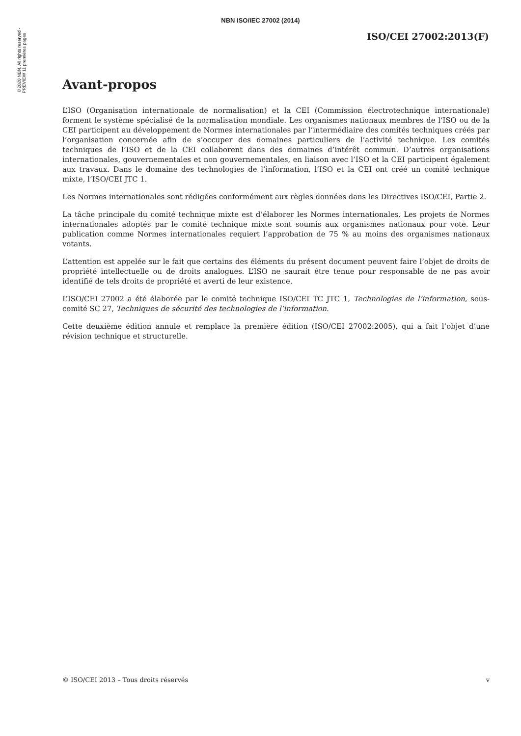©2020 NBN. All rights reserved - PREVIEW 11 premières pages
NBN ISO/IEC 27002 (2014)
ISO/CEI 27002:2013(F)
Avant-propos
L’ISO (Organisation internationale de normalisation) et la CEI (Commission électrotechnique internationale) forment le système spécialisé de la normalisation mondiale. Les organismes nationaux membres de l’ISO ou de la CEI participent au développement de Normes internationales par l’intermédiaire des comités techniques créés par l’organisation concernée afin de s’occuper des domaines particuliers de l’activité technique. Les comités techniques de l’ISO et de la CEI collaborent dans des domaines d’intérêt commun. D’autres organisations internationales, gouvernementales et non gouvernementales, en liaison avec l’ISO et la CEI participent également aux travaux. Dans le domaine des technologies de l’information, l’ISO et la CEI ont créé un comité technique mixte, l’ISO/CEI JTC 1.
Les Normes internationales sont rédigées conformément aux règles données dans les Directives ISO/CEI, Partie 2.
La tâche principale du comité technique mixte est d’élaborer les Normes internationales. Les projets de Normes internationales adoptés par le comité technique mixte sont soumis aux organismes nationaux pour vote. Leur publication comme Normes internationales requiert l’approbation de 75 % au moins des organismes nationaux votants.
L’attention est appelée sur le fait que certains des éléments du présent document peuvent faire l’objet de droits de propriété intellectuelle ou de droits analogues. L’ISO ne saurait être tenue pour responsable de ne pas avoir identifié de tels droits de propriété et averti de leur existence.
L’ISO/CEI 27002 a été élaborée par le comité technique ISO/CEI TC JTC 1, Technologies de l’information, sous-comité SC 27, Techniques de sécurité des technologies de l’information.
Cette deuxième édition annule et remplace la première édition (ISO/CEI 27002:2005), qui a fait l’objet d’une révision technique et structurelle.
© ISO/CEI 2013 – Tous droits réservés v